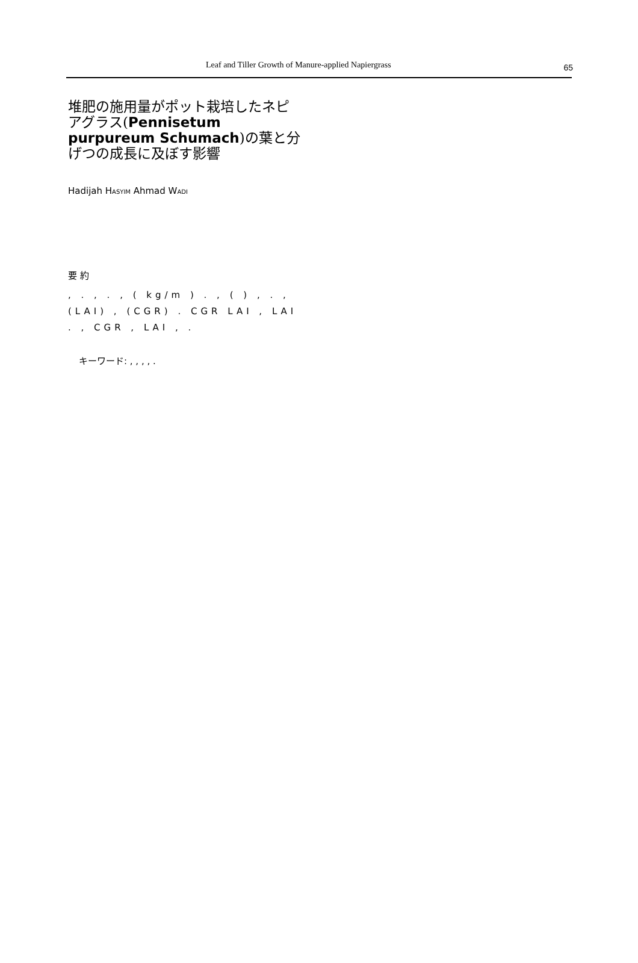Leaf and Tiller Growth of Manure-applied Napiergrass 65
堆肥の施用量がポット栽培したネピアグラス(Pennisetum purpureum Schumach)の葉と分げつの成長に及ぼす影響
Hadijah HASYIM Ahmad WADI
要 約
, . , . , ( kg/m ) . , ( ) , . , (LAI) , (CGR) . CGR LAI , LAI . , CGR , LAI , .
キーワード: , , , , .